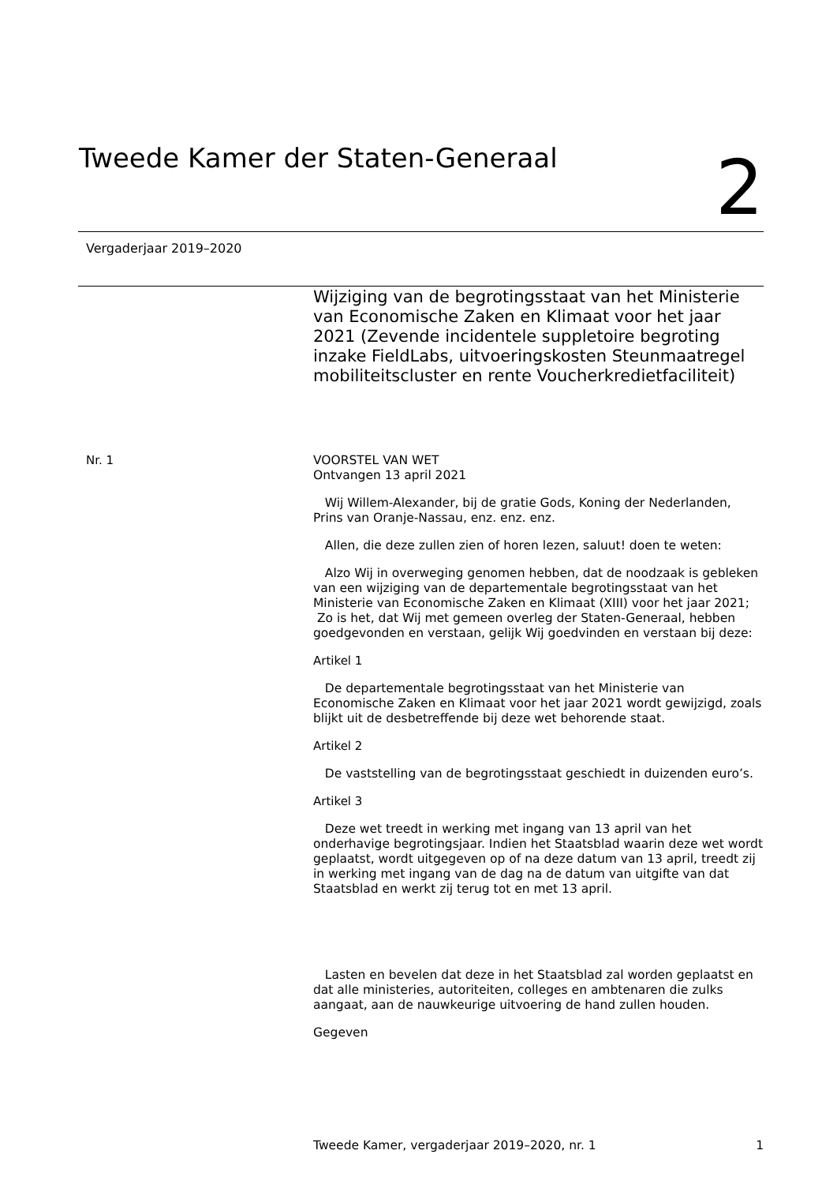Tweede Kamer der Staten-Generaal
2
Vergaderjaar 2019–2020
Wijziging van de begrotingsstaat van het Ministerie van Economische Zaken en Klimaat voor het jaar 2021 (Zevende incidentele suppletoire begroting inzake FieldLabs, uitvoeringskosten Steunmaatregel mobiliteitscluster en rente Voucherkredietfaciliteit)
Nr. 1
VOORSTEL VAN WET
Ontvangen 13 april 2021
Wij Willem-Alexander, bij de gratie Gods, Koning der Nederlanden, Prins van Oranje-Nassau, enz. enz. enz.
Allen, die deze zullen zien of horen lezen, saluut! doen te weten:
Alzo Wij in overweging genomen hebben, dat de noodzaak is gebleken van een wijziging van de departementale begrotingsstaat van het Ministerie van Economische Zaken en Klimaat (XIII) voor het jaar 2021;
Zo is het, dat Wij met gemeen overleg der Staten-Generaal, hebben goedgevonden en verstaan, gelijk Wij goedvinden en verstaan bij deze:
Artikel 1
De departementale begrotingsstaat van het Ministerie van Economische Zaken en Klimaat voor het jaar 2021 wordt gewijzigd, zoals blijkt uit de desbetreffende bij deze wet behorende staat.
Artikel 2
De vaststelling van de begrotingsstaat geschiedt in duizenden euro’s.
Artikel 3
Deze wet treedt in werking met ingang van 13 april van het onderhavige begrotingsjaar. Indien het Staatsblad waarin deze wet wordt geplaatst, wordt uitgegeven op of na deze datum van 13 april, treedt zij in werking met ingang van de dag na de datum van uitgifte van dat Staatsblad en werkt zij terug tot en met 13 april.
Lasten en bevelen dat deze in het Staatsblad zal worden geplaatst en dat alle ministeries, autoriteiten, colleges en ambtenaren die zulks aangaat, aan de nauwkeurige uitvoering de hand zullen houden.
Gegeven
Tweede Kamer, vergaderjaar 2019–2020, nr. 1 1